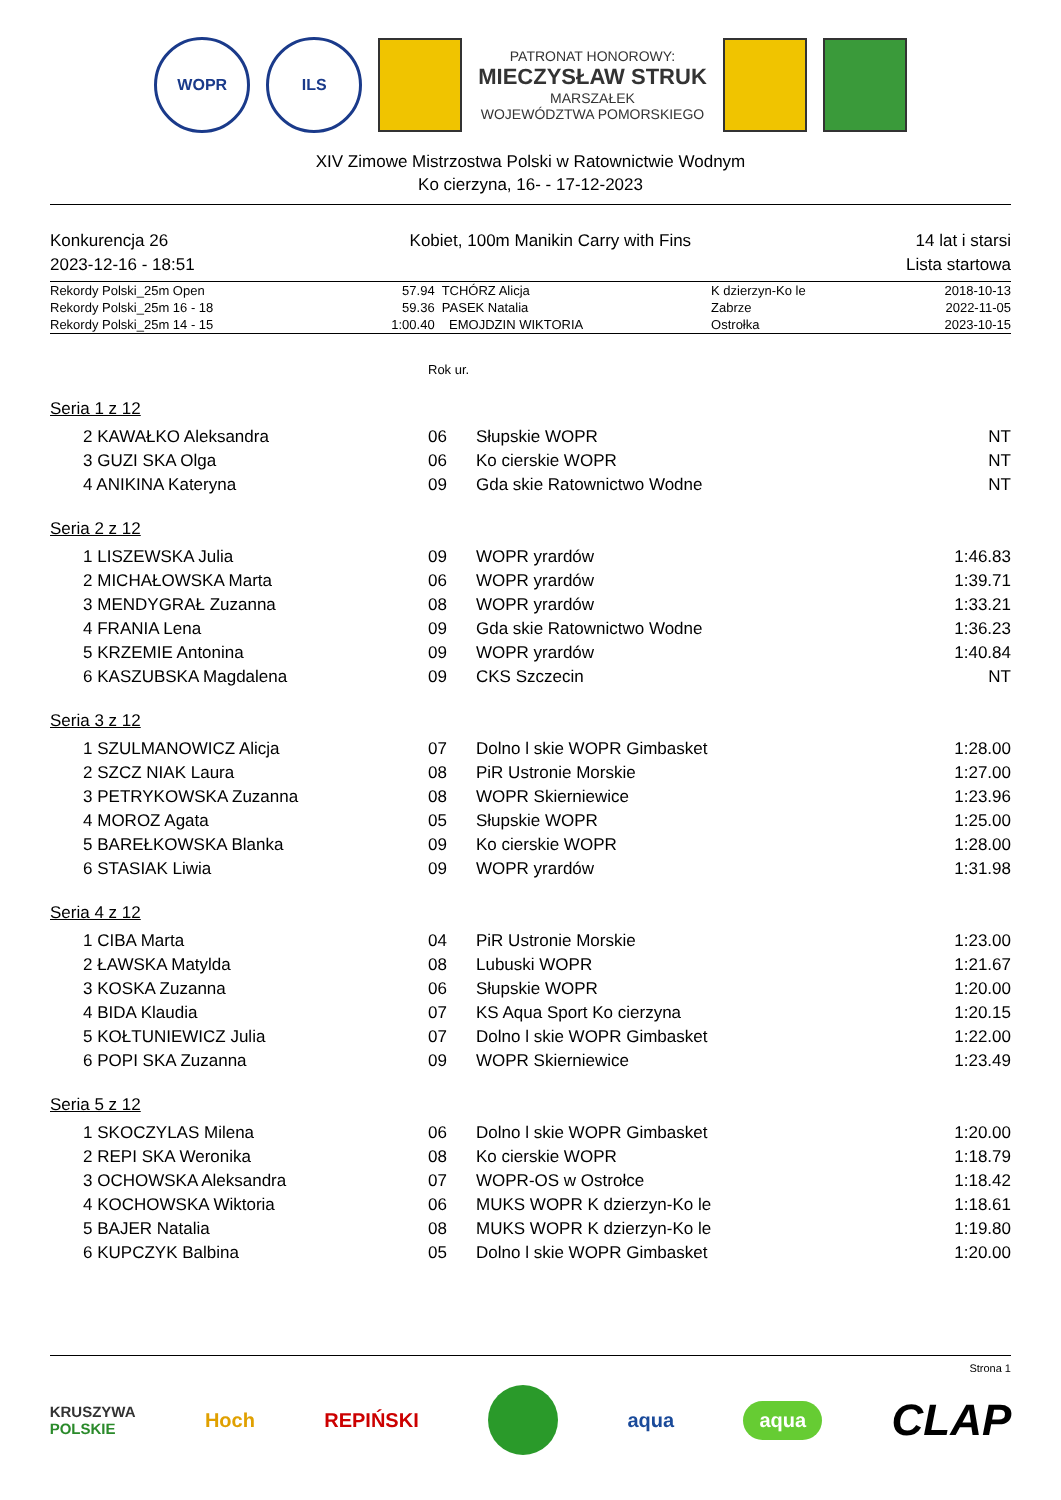WOPR ILS
PATRONAT HONOROWY:
MIECZYSŁAW STRUK
MARSZAŁEK
WOJEWÓDZTWA POMORSKIEGO
XIV Zimowe Mistrzostwa Polski w Ratownictwie Wodnym
Ko cierzyna, 16- - 17-12-2023
Konkurencja 26
2023-12-16 - 18:51
Kobiet, 100m Manikin Carry with Fins
14 lat i starsi
Lista startowa
| Rekordy Polski_25m Open | 57.94 | TCHÓRZ Alicja | K dzierzyn-Ko le | 2018-10-13 |
| Rekordy Polski_25m 16 - 18 | 59.36 | PASEK Natalia | Zabrze | 2022-11-05 |
| Rekordy Polski_25m 14 - 15 | 1:00.40 | EMOJDZIN WIKTORIA | Ostrołka | 2023-10-15 |
Rok ur.
Seria 1 z 12
| 2 KAWAŁKO Aleksandra | 06 | Słupskie WOPR | NT |
| 3 GUZI SKA Olga | 06 | Ko cierskie WOPR | NT |
| 4 ANIKINA Kateryna | 09 | Gda skie Ratownictwo Wodne | NT |
Seria 2 z 12
| 1 LISZEWSKA Julia | 09 | WOPR yrardów | 1:46.83 |
| 2 MICHAŁOWSKA Marta | 06 | WOPR yrardów | 1:39.71 |
| 3 MENDYGRAŁ Zuzanna | 08 | WOPR yrardów | 1:33.21 |
| 4 FRANIA Lena | 09 | Gda skie Ratownictwo Wodne | 1:36.23 |
| 5 KRZEMIE Antonina | 09 | WOPR yrardów | 1:40.84 |
| 6 KASZUBSKA Magdalena | 09 | CKS Szczecin | NT |
Seria 3 z 12
| 1 SZULMANOWICZ Alicja | 07 | Dolno l skie WOPR Gimbasket | 1:28.00 |
| 2 SZCZ NIAK Laura | 08 | PiR Ustronie Morskie | 1:27.00 |
| 3 PETRYKOWSKA Zuzanna | 08 | WOPR Skierniewice | 1:23.96 |
| 4 MOROZ Agata | 05 | Słupskie WOPR | 1:25.00 |
| 5 BAREŁKOWSKA Blanka | 09 | Ko cierskie WOPR | 1:28.00 |
| 6 STASIAK Liwia | 09 | WOPR yrardów | 1:31.98 |
Seria 4 z 12
| 1 CIBA Marta | 04 | PiR Ustronie Morskie | 1:23.00 |
| 2 ŁAWSKA Matylda | 08 | Lubuski WOPR | 1:21.67 |
| 3 KOSKA Zuzanna | 06 | Słupskie WOPR | 1:20.00 |
| 4 BIDA Klaudia | 07 | KS Aqua Sport Ko cierzyna | 1:20.15 |
| 5 KOŁTUNIEWICZ Julia | 07 | Dolno l skie WOPR Gimbasket | 1:22.00 |
| 6 POPI SKA Zuzanna | 09 | WOPR Skierniewice | 1:23.49 |
Seria 5 z 12
| 1 SKOCZYLAS Milena | 06 | Dolno l skie WOPR Gimbasket | 1:20.00 |
| 2 REPI SKA Weronika | 08 | Ko cierskie WOPR | 1:18.79 |
| 3 OCHOWSKA Aleksandra | 07 | WOPR-OS w Ostrołce | 1:18.42 |
| 4 KOCHOWSKA Wiktoria | 06 | MUKS WOPR K dzierzyn-Ko le | 1:18.61 |
| 5 BAJER Natalia | 08 | MUKS WOPR K dzierzyn-Ko le | 1:19.80 |
| 6 KUPCZYK Balbina | 05 | Dolno l skie WOPR Gimbasket | 1:20.00 |
Strona 1
KRUSZYWA
POLSKIE Hoch REPIŃSKI aqua aqua CLAP